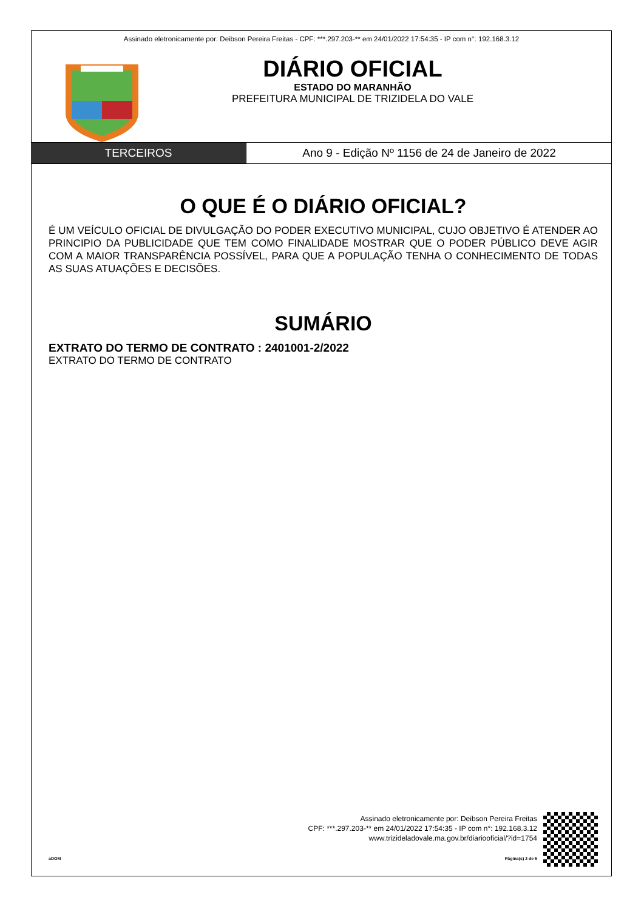Assinado eletronicamente por: Deibson Pereira Freitas - CPF: ***.297.203-** em 24/01/2022 17:54:35 - IP com n°: 192.168.3.12
DIÁRIO OFICIAL
ESTADO DO MARANHÃO
PREFEITURA MUNICIPAL DE TRIZIDELA DO VALE
TERCEIROS Ano 9 - Edição Nº 1156 de 24 de Janeiro de 2022
O QUE É O DIÁRIO OFICIAL?
É UM VEÍCULO OFICIAL DE DIVULGAÇÃO DO PODER EXECUTIVO MUNICIPAL, CUJO OBJETIVO É ATENDER AO PRINCIPIO DA PUBLICIDADE QUE TEM COMO FINALIDADE MOSTRAR QUE O PODER PÚBLICO DEVE AGIR COM A MAIOR TRANSPARÊNCIA POSSÍVEL, PARA QUE A POPULAÇÃO TENHA O CONHECIMENTO DE TODAS AS SUAS ATUAÇÕES E DECISÕES.
SUMÁRIO
EXTRATO DO TERMO DE CONTRATO : 2401001-2/2022
EXTRATO DO TERMO DE CONTRATO
Assinado eletronicamente por: Deibson Pereira Freitas
CPF: ***.297.203-** em 24/01/2022 17:54:35 - IP com n°: 192.168.3.12
www.trizideladovale.ma.gov.br/diariooficial/?id=1754
aDOM Página(s) 2 de 5